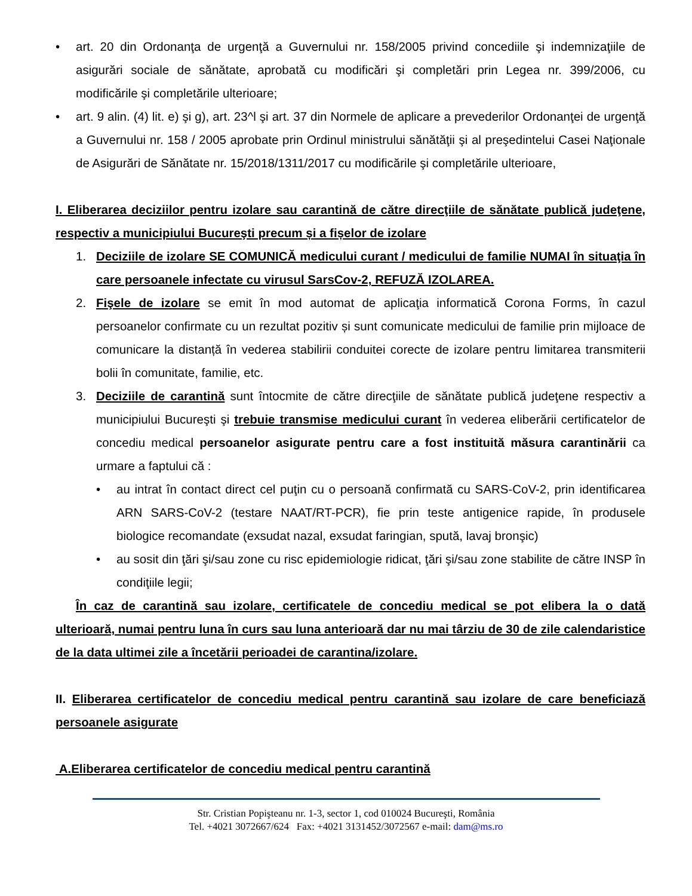• art. 20 din Ordonanţa de urgenţă a Guvernului nr. 158/2005 privind concediile şi indemnizaţiile de asigurări sociale de sănătate, aprobată cu modificări şi completări prin Legea nr. 399/2006, cu modificările şi completările ulterioare;
• art. 9 alin. (4) lit. e) şi g), art. 23^l şi art. 37 din Normele de aplicare a prevederilor Ordonanţei de urgenţă a Guvernului nr. 158 / 2005 aprobate prin Ordinul ministrului sănătăţii şi al preşedintelui Casei Naţionale de Asigurări de Sănătate nr. 15/2018/1311/2017 cu modificările şi completările ulterioare,
I. Eliberarea deciziilor pentru izolare sau carantină de către direcţiile de sănătate publică judeţene, respectiv a municipiului Bucureşti precum și a fișelor de izolare
1. Deciziile de izolare SE COMUNICĂ medicului curant / medicului de familie NUMAI în situaţia în care persoanele infectate cu virusul SarsCov-2, REFUZĂ IZOLAREA.
2. Fişele de izolare se emit în mod automat de aplicaţia informatică Corona Forms, în cazul persoanelor confirmate cu un rezultat pozitiv și sunt comunicate medicului de familie prin mijloace de comunicare la distanță în vederea stabilirii conduitei corecte de izolare pentru limitarea transmiterii bolii în comunitate, familie, etc.
3. Deciziile de carantină sunt întocmite de către direcţiile de sănătate publică judeţene respectiv a municipiului Bucureşti şi trebuie transmise medicului curant în vederea eliberării certificatelor de concediu medical persoanelor asigurate pentru care a fost instituită măsura carantinării ca urmare a faptului că :
• au intrat în contact direct cel puţin cu o persoană confirmată cu SARS-CoV-2, prin identificarea ARN SARS-CoV-2 (testare NAAT/RT-PCR), fie prin teste antigenice rapide, în produsele biologice recomandate (exsudat nazal, exsudat faringian, spută, lavaj bronşic)
• au sosit din ţări şi/sau zone cu risc epidemiologie ridicat, ţări şi/sau zone stabilite de către INSP în condiţiile legii;
În caz de carantină sau izolare, certificatele de concediu medical se pot elibera la o dată ulterioară, numai pentru luna în curs sau luna anterioară dar nu mai târziu de 30 de zile calendaristice de la data ultimei zile a încetării perioadei de carantina/izolare.
II. Eliberarea certificatelor de concediu medical pentru carantină sau izolare de care beneficiază persoanele asigurate
A.Eliberarea certificatelor de concediu medical pentru carantină
Str. Cristian Popişteanu nr. 1-3, sector 1, cod 010024 Bucureşti, România
Tel. +4021 3072667/624 Fax: +4021 3131452/3072567 e-mail: dam@ms.ro